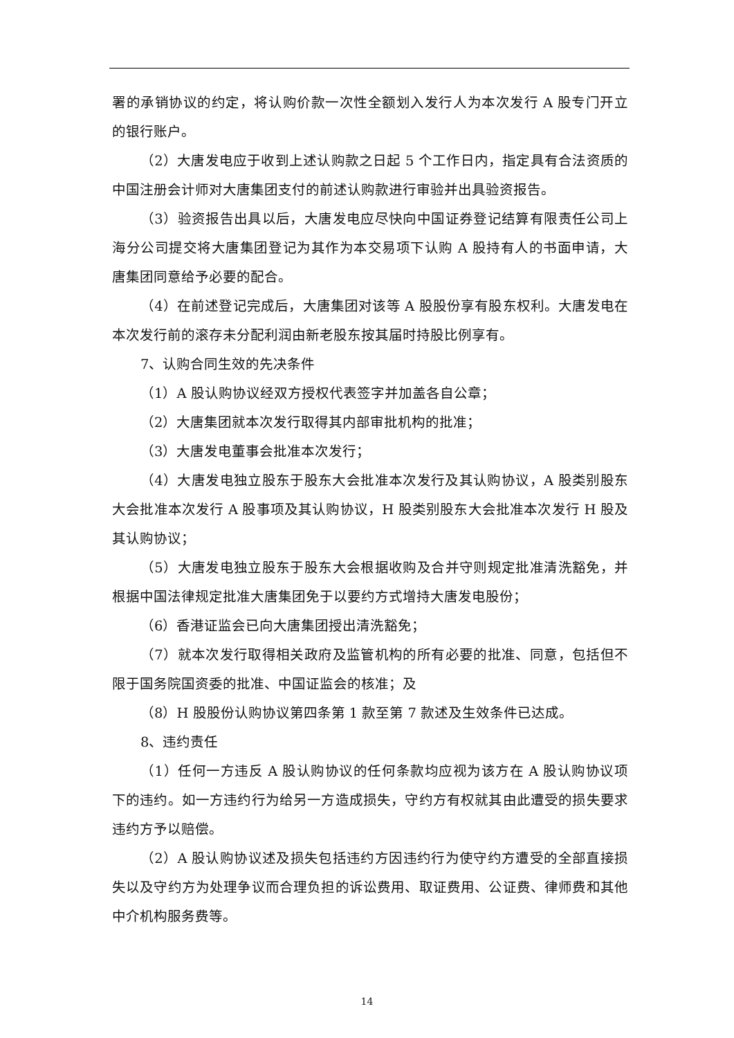署的承销协议的约定，将认购价款一次性全额划入发行人为本次发行 A 股专门开立的银行账户。
（2）大唐发电应于收到上述认购款之日起 5 个工作日内，指定具有合法资质的中国注册会计师对大唐集团支付的前述认购款进行审验并出具验资报告。
（3）验资报告出具以后，大唐发电应尽快向中国证券登记结算有限责任公司上海分公司提交将大唐集团登记为其作为本交易项下认购 A 股持有人的书面申请，大唐集团同意给予必要的配合。
（4）在前述登记完成后，大唐集团对该等 A 股股份享有股东权利。大唐发电在本次发行前的滚存未分配利润由新老股东按其届时持股比例享有。
7、认购合同生效的先决条件
（1）A 股认购协议经双方授权代表签字并加盖各自公章；
（2）大唐集团就本次发行取得其内部审批机构的批准；
（3）大唐发电董事会批准本次发行；
（4）大唐发电独立股东于股东大会批准本次发行及其认购协议，A 股类别股东大会批准本次发行 A 股事项及其认购协议，H 股类别股东大会批准本次发行 H 股及其认购协议；
（5）大唐发电独立股东于股东大会根据收购及合并守则规定批准清洗豁免，并根据中国法律规定批准大唐集团免于以要约方式增持大唐发电股份；
（6）香港证监会已向大唐集团授出清洗豁免；
（7）就本次发行取得相关政府及监管机构的所有必要的批准、同意，包括但不限于国务院国资委的批准、中国证监会的核准；及
（8）H 股股份认购协议第四条第 1 款至第 7 款述及生效条件已达成。
8、违约责任
（1）任何一方违反 A 股认购协议的任何条款均应视为该方在 A 股认购协议项下的违约。如一方违约行为给另一方造成损失，守约方有权就其由此遭受的损失要求违约方予以赔偿。
（2）A 股认购协议述及损失包括违约方因违约行为使守约方遭受的全部直接损失以及守约方为处理争议而合理负担的诉讼费用、取证费用、公证费、律师费和其他中介机构服务费等。
14